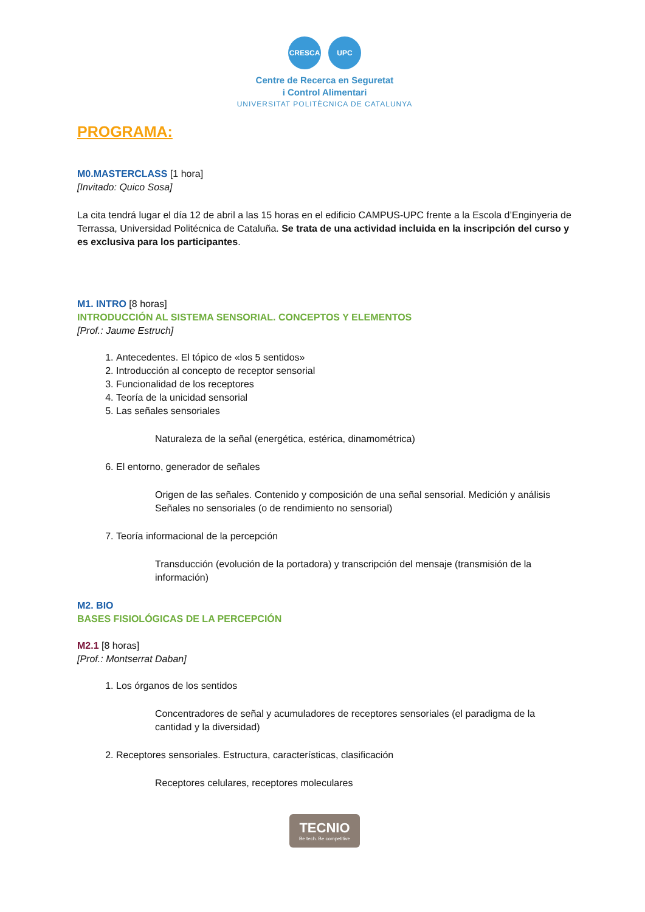CRESCA UPC
Centre de Recerca en Seguretat
i Control Alimentari
UNIVERSITAT POLITÈCNICA DE CATALUNYA
PROGRAMA:
M0.MASTERCLASS [1 hora]
[Invitado: Quico Sosa]
La cita tendrá lugar el día 12 de abril a las 15 horas en el edificio CAMPUS-UPC frente a la Escola d’Enginyeria de Terrassa, Universidad Politécnica de Cataluña. Se trata de una actividad incluida en la inscripción del curso y es exclusiva para los participantes.
M1. INTRO [8 horas]
INTRODUCCIÓN AL SISTEMA SENSORIAL. CONCEPTOS Y ELEMENTOS
[Prof.: Jaume Estruch]
1. Antecedentes. El tópico de «los 5 sentidos»
2. Introducción al concepto de receptor sensorial
3. Funcionalidad de los receptores
4. Teoría de la unicidad sensorial
5. Las señales sensoriales
Naturaleza de la señal (energética, estérica, dinamométrica)
6. El entorno, generador de señales
Origen de las señales. Contenido y composición de una señal sensorial. Medición y análisis Señales no sensoriales (o de rendimiento no sensorial)
7. Teoría informacional de la percepción
Transducción (evolución de la portadora) y transcripción del mensaje (transmisión de la información)
M2. BIO
BASES FISIOLÓGICAS DE LA PERCEPCIÓN
M2.1 [8 horas]
[Prof.: Montserrat Daban]
1. Los órganos de los sentidos
Concentradores de señal y acumuladores de receptores sensoriales (el paradigma de la cantidad y la diversidad)
2. Receptores sensoriales. Estructura, características, clasificación
Receptores celulares, receptores moleculares
TECNIO Be tech. Be competitive